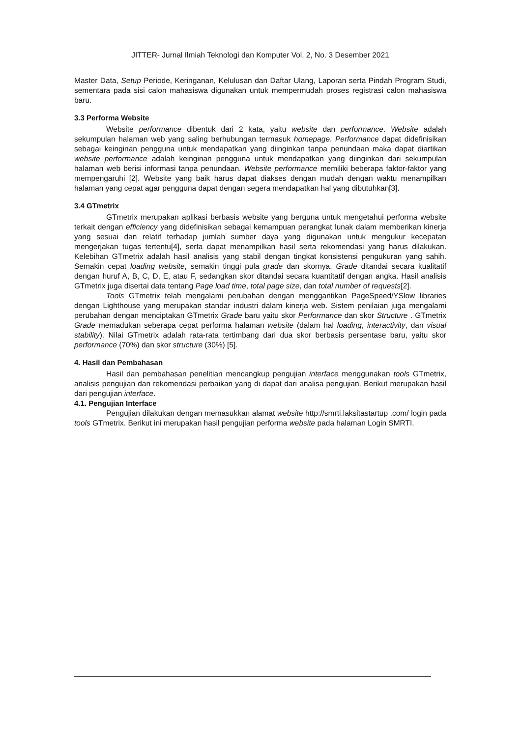JITTER- Jurnal Ilmiah Teknologi dan Komputer Vol. 2, No. 3 Desember 2021
Master Data, Setup Periode, Keringanan, Kelulusan dan Daftar Ulang, Laporan serta Pindah Program Studi, sementara pada sisi calon mahasiswa digunakan untuk mempermudah proses registrasi calon mahasiswa baru.
3.3 Performa Website
Website performance dibentuk dari 2 kata, yaitu website dan performance. Website adalah sekumpulan halaman web yang saling berhubungan termasuk homepage. Performance dapat didefinisikan sebagai keinginan pengguna untuk mendapatkan yang diinginkan tanpa penundaan maka dapat diartikan website performance adalah keinginan pengguna untuk mendapatkan yang diinginkan dari sekumpulan halaman web berisi informasi tanpa penundaan. Website performance memiliki beberapa faktor-faktor yang mempengaruhi [2]. Website yang baik harus dapat diakses dengan mudah dengan waktu menampilkan halaman yang cepat agar pengguna dapat dengan segera mendapatkan hal yang dibutuhkan[3].
3.4 GTmetrix
GTmetrix merupakan aplikasi berbasis website yang berguna untuk mengetahui performa website terkait dengan efficiency yang didefinisikan sebagai kemampuan perangkat lunak dalam memberikan kinerja yang sesuai dan relatif terhadap jumlah sumber daya yang digunakan untuk mengukur kecepatan mengerjakan tugas tertentu[4], serta dapat menampilkan hasil serta rekomendasi yang harus dilakukan. Kelebihan GTmetrix adalah hasil analisis yang stabil dengan tingkat konsistensi pengukuran yang sahih. Semakin cepat loading website, semakin tinggi pula grade dan skornya. Grade ditandai secara kualitatif dengan huruf A, B, C, D, E, atau F, sedangkan skor ditandai secara kuantitatif dengan angka. Hasil analisis GTmetrix juga disertai data tentang Page load time, total page size, dan total number of requests[2].
Tools GTmetrix telah mengalami perubahan dengan menggantikan PageSpeed/YSlow libraries dengan Lighthouse yang merupakan standar industri dalam kinerja web. Sistem penilaian juga mengalami perubahan dengan menciptakan GTmetrix Grade baru yaitu skor Performance dan skor Structure . GTmetrix Grade memadukan seberapa cepat performa halaman website (dalam hal loading, interactivity, dan visual stability). Nilai GTmetrix adalah rata-rata tertimbang dari dua skor berbasis persentase baru, yaitu skor performance (70%) dan skor structure (30%) [5].
4. Hasil dan Pembahasan
Hasil dan pembahasan penelitian mencangkup pengujian interface menggunakan tools GTmetrix, analisis pengujian dan rekomendasi perbaikan yang di dapat dari analisa pengujian. Berikut merupakan hasil dari pengujian interface.
4.1. Pengujian Interface
Pengujian dilakukan dengan memasukkan alamat website http://smrti.laksitastartup .com/ login pada tools GTmetrix. Berikut ini merupakan hasil pengujian performa website pada halaman Login SMRTI.